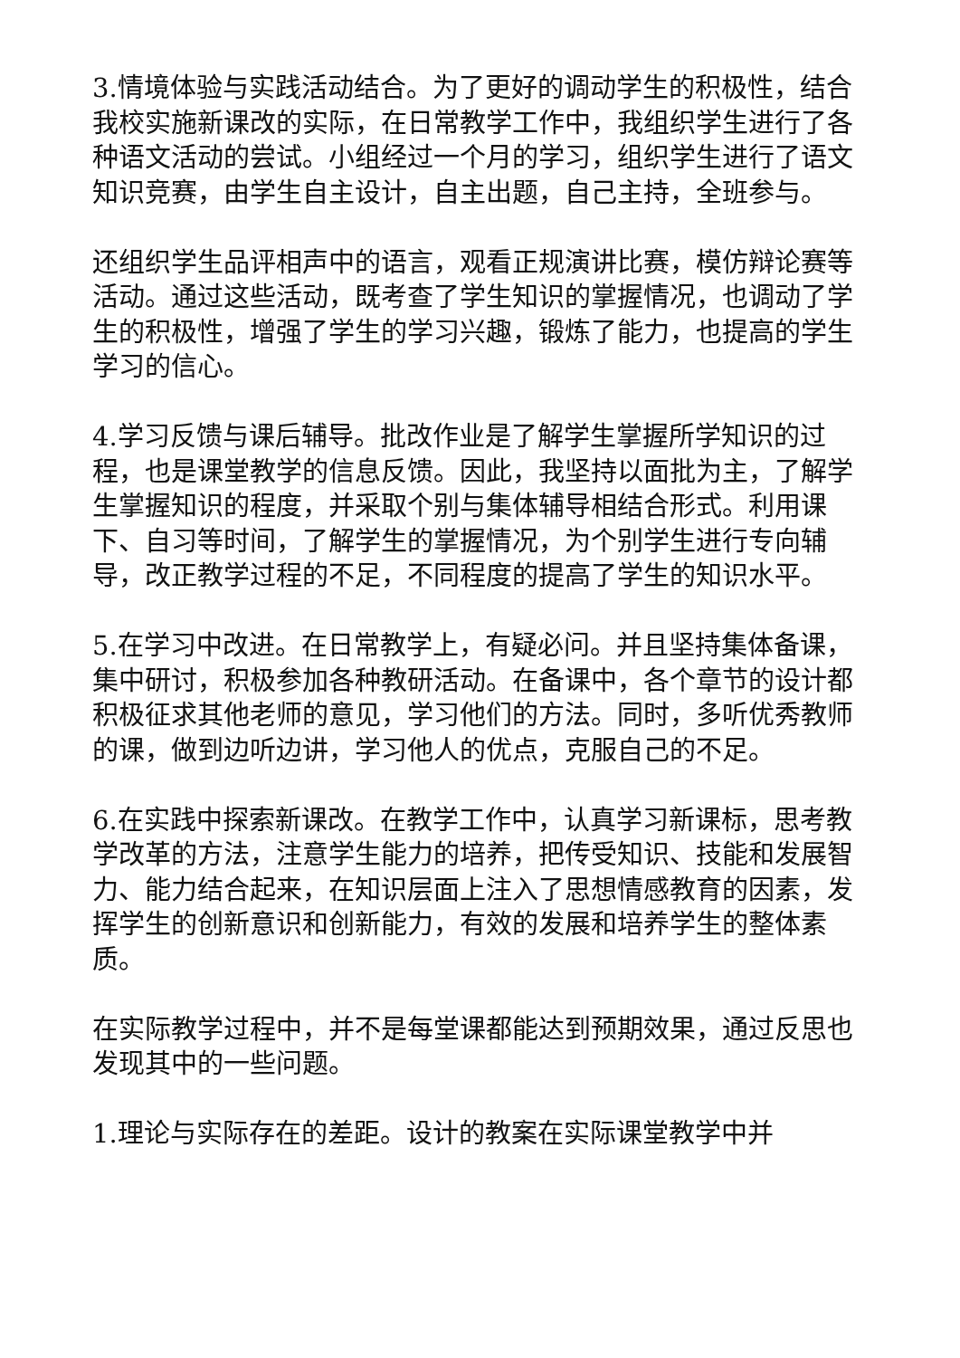3.情境体验与实践活动结合。为了更好的调动学生的积极性，结合我校实施新课改的实际，在日常教学工作中，我组织学生进行了各种语文活动的尝试。小组经过一个月的学习，组织学生进行了语文知识竞赛，由学生自主设计，自主出题，自己主持，全班参与。
还组织学生品评相声中的语言，观看正规演讲比赛，模仿辩论赛等活动。通过这些活动，既考查了学生知识的掌握情况，也调动了学生的积极性，增强了学生的学习兴趣，锻炼了能力，也提高的学生学习的信心。
4.学习反馈与课后辅导。批改作业是了解学生掌握所学知识的过程，也是课堂教学的信息反馈。因此，我坚持以面批为主，了解学生掌握知识的程度，并采取个别与集体辅导相结合形式。利用课下、自习等时间，了解学生的掌握情况，为个别学生进行专向辅导，改正教学过程的不足，不同程度的提高了学生的知识水平。
5.在学习中改进。在日常教学上，有疑必问。并且坚持集体备课，集中研讨，积极参加各种教研活动。在备课中，各个章节的设计都积极征求其他老师的意见，学习他们的方法。同时，多听优秀教师的课，做到边听边讲，学习他人的优点，克服自己的不足。
6.在实践中探索新课改。在教学工作中，认真学习新课标，思考教学改革的方法，注意学生能力的培养，把传受知识、技能和发展智力、能力结合起来，在知识层面上注入了思想情感教育的因素，发挥学生的创新意识和创新能力，有效的发展和培养学生的整体素质。
在实际教学过程中，并不是每堂课都能达到预期效果，通过反思也发现其中的一些问题。
1.理论与实际存在的差距。设计的教案在实际课堂教学中并